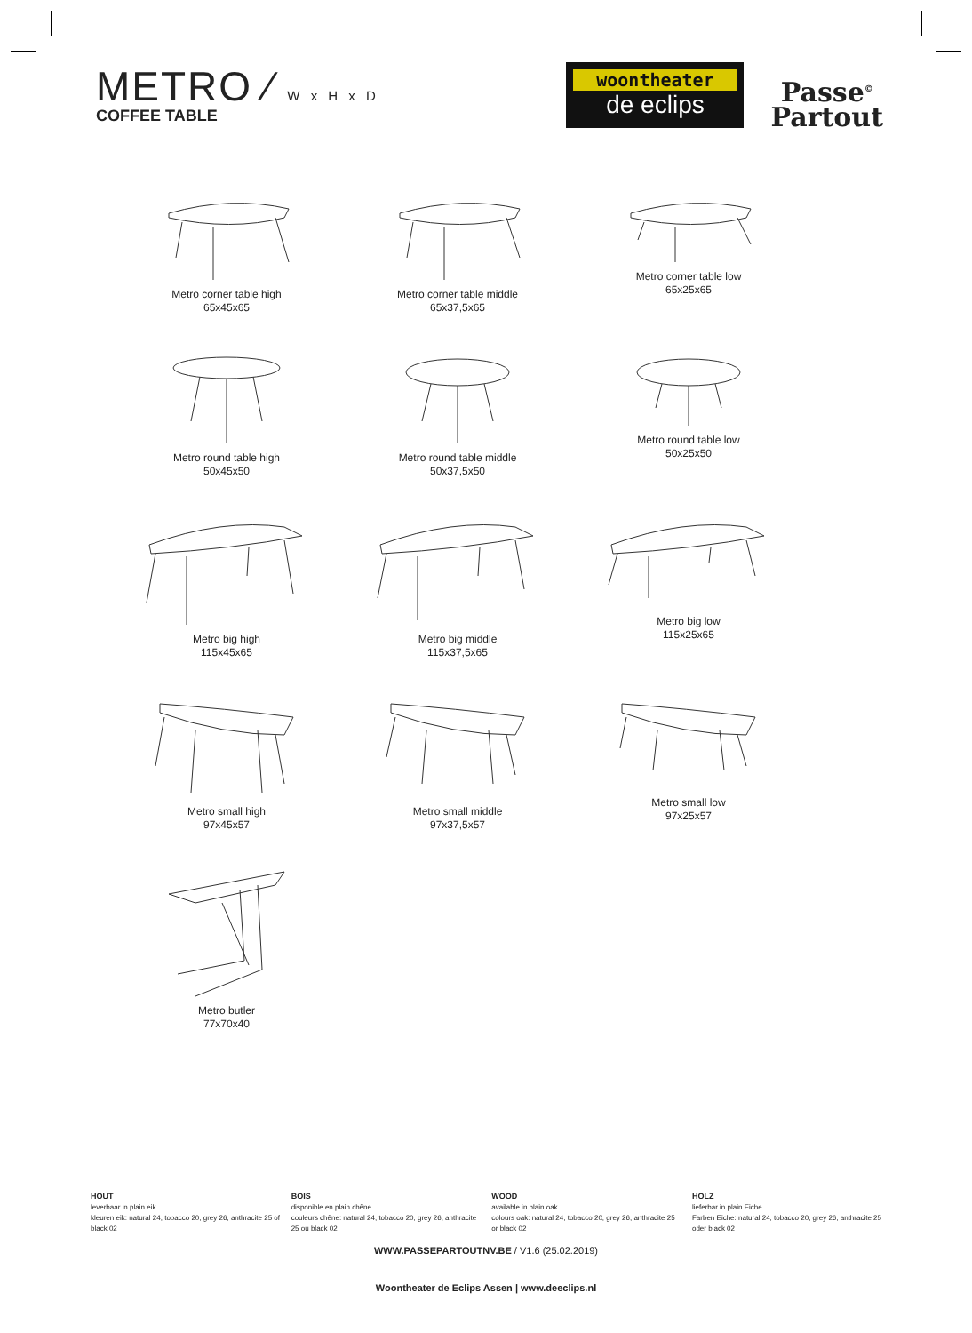METRO ⁄ W x H x D
COFFEE TABLE
woontheater
de eclips
Passe<sup>©</sup>
Partout
Metro corner table high
65x45x65
Metro corner table middle
65x37,5x65
Metro corner table low
65x25x65
Metro round table high
50x45x50
Metro round table middle
50x37,5x50
Metro round table low
50x25x50
Metro big high
115x45x65
Metro big middle
115x37,5x65
Metro big low
115x25x65
Metro small high
97x45x57
Metro small middle
97x37,5x57
Metro small low
97x25x57
Metro butler
77x70x40
HOUT
leverbaar in plain eik
kleuren eik: natural 24, tobacco 20, grey 26, anthracite 25 of black 02
BOIS
disponible en plain chêne
couleurs chêne: natural 24, tobacco 20, grey 26, anthracite 25 ou black 02
WOOD
available in plain oak
colours oak: natural 24, tobacco 20, grey 26, anthracite 25 or black 02
HOLZ
lieferbar in plain Eiche
Farben Eiche: natural 24, tobacco 20, grey 26, anthracite 25 oder black 02
WWW.PASSEPARTOUTNV.BE / V1.6 (25.02.2019)
Woontheater de Eclips Assen | www.deeclips.nl